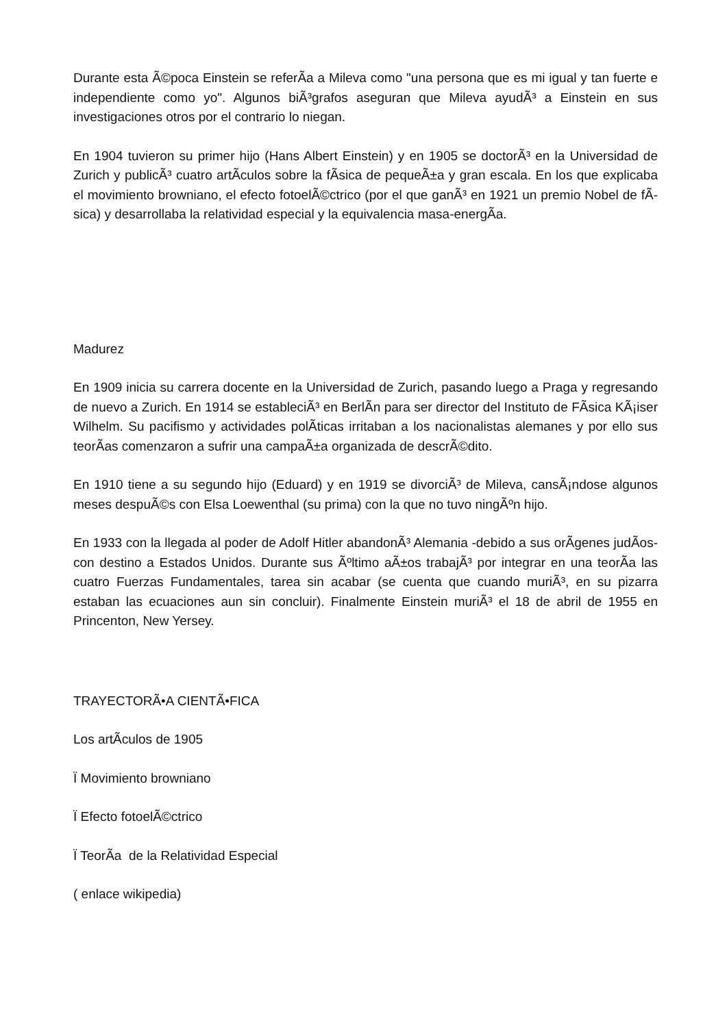Durante esta Ã©poca Einstein se referÃ­a a Mileva como "una persona que es mi igual y tan fuerte e independiente como yo". Algunos biÃ³grafos aseguran que Mileva ayudÃ³ a Einstein en sus investigaciones otros por el contrario lo niegan.
En 1904 tuvieron su primer hijo (Hans Albert Einstein) y en 1905 se doctorÃ³ en la Universidad de Zurich y publicÃ³ cuatro artÃ­culos sobre la fÃ­sica de pequeÃ±a y gran escala. En los que explicaba el movimiento browniano, el efecto fotoelÃ©ctrico (por el que ganÃ³ en 1921 un premio Nobel de fÃ­sica) y desarrollaba la relatividad especial y la equivalencia masa-energÃ­a.
Madurez
En 1909 inicia su carrera docente en la Universidad de Zurich, pasando luego a Praga y regresando de nuevo a Zurich. En 1914 se estableciÃ³ en BerlÃ­n para ser director del Instituto de FÃ­sica KÃ¡iser Wilhelm. Su pacifismo y actividades polÃ­ticas irritaban a los nacionalistas alemanes y por ello sus teorÃ­as comenzaron a sufrir una campaÃ±a organizada de descrÃ©dito.
En 1910 tiene a su segundo hijo (Eduard) y en 1919 se divorciÃ³ de Mileva, cansÃ¡ndose algunos meses despuÃ©s con Elsa Loewenthal (su prima) con la que no tuvo ningÃºn hijo.
En 1933 con la llegada al poder de Adolf Hitler abandonÃ³ Alemania -debido a sus orÃ­genes judÃ­os- con destino a Estados Unidos. Durante sus Ãºltimo aÃ±os trabajÃ³ por integrar en una teorÃ­a las cuatro Fuerzas Fundamentales, tarea sin acabar (se cuenta que cuando muriÃ³, en su pizarra estaban las ecuaciones aun sin concluir). Finalmente Einstein muriÃ³ el 18 de abril de 1955 en Princenton, New Yersey.
TRAYECTORÃ•A CIENTÃ•FICA
Los artÃ­culos de 1905
Ï Movimiento browniano
Ï Efecto fotoelÃ©ctrico
Ï TeorÃ­a de la Relatividad Especial
( enlace wikipedia)